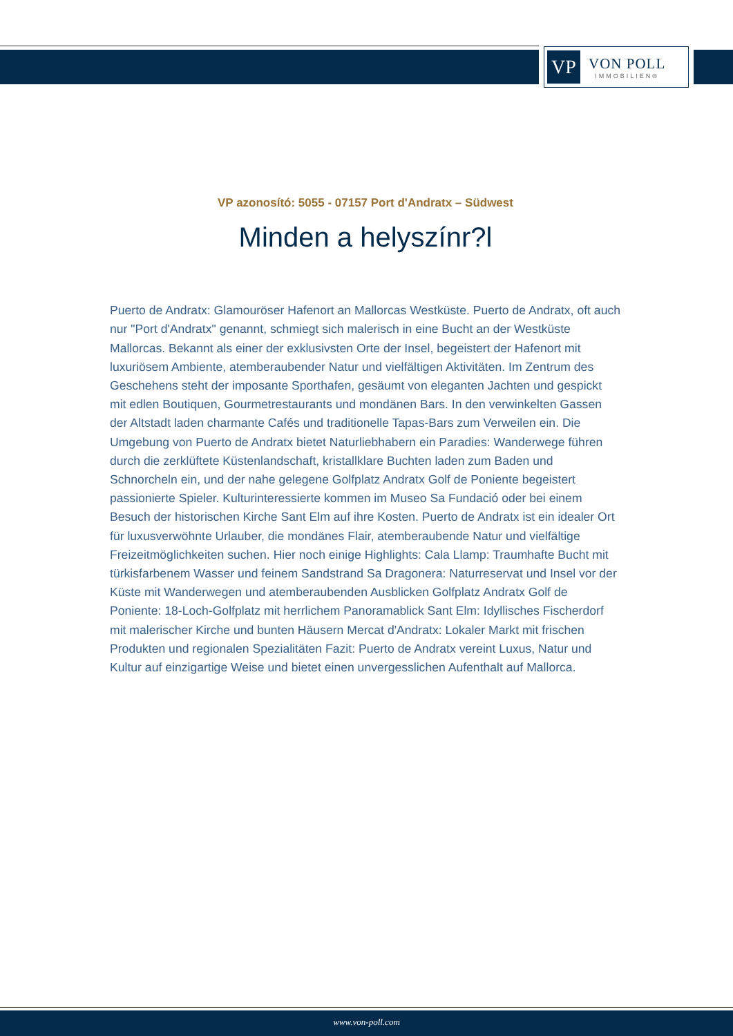VP
VON POLL
IMMOBILIEN®
VP azonosító: 5055 - 07157 Port d'Andratx – Südwest
Minden a helyszínr?l
Puerto de Andratx: Glamouröser Hafenort an Mallorcas Westküste. Puerto de Andratx, oft auch nur "Port d'Andratx" genannt, schmiegt sich malerisch in eine Bucht an der Westküste Mallorcas. Bekannt als einer der exklusivsten Orte der Insel, begeistert der Hafenort mit luxuriösem Ambiente, atemberaubender Natur und vielfältigen Aktivitäten. Im Zentrum des Geschehens steht der imposante Sporthafen, gesäumt von eleganten Jachten und gespickt mit edlen Boutiquen, Gourmetrestaurants und mondänen Bars. In den verwinkelten Gassen der Altstadt laden charmante Cafés und traditionelle Tapas-Bars zum Verweilen ein. Die Umgebung von Puerto de Andratx bietet Naturliebhabern ein Paradies: Wanderwege führen durch die zerklüftete Küstenlandschaft, kristallklare Buchten laden zum Baden und Schnorcheln ein, und der nahe gelegene Golfplatz Andratx Golf de Poniente begeistert passionierte Spieler. Kulturinteressierte kommen im Museo Sa Fundació oder bei einem Besuch der historischen Kirche Sant Elm auf ihre Kosten. Puerto de Andratx ist ein idealer Ort für luxusverwöhnte Urlauber, die mondänes Flair, atemberaubende Natur und vielfältige Freizeitmöglichkeiten suchen. Hier noch einige Highlights: Cala Llamp: Traumhafte Bucht mit türkisfarbenem Wasser und feinem Sandstrand Sa Dragonera: Naturreservat und Insel vor der Küste mit Wanderwegen und atemberaubenden Ausblicken Golfplatz Andratx Golf de Poniente: 18-Loch-Golfplatz mit herrlichem Panoramablick Sant Elm: Idyllisches Fischerdorf mit malerischer Kirche und bunten Häusern Mercat d'Andratx: Lokaler Markt mit frischen Produkten und regionalen Spezialitäten Fazit: Puerto de Andratx vereint Luxus, Natur und Kultur auf einzigartige Weise und bietet einen unvergesslichen Aufenthalt auf Mallorca.
www.von-poll.com